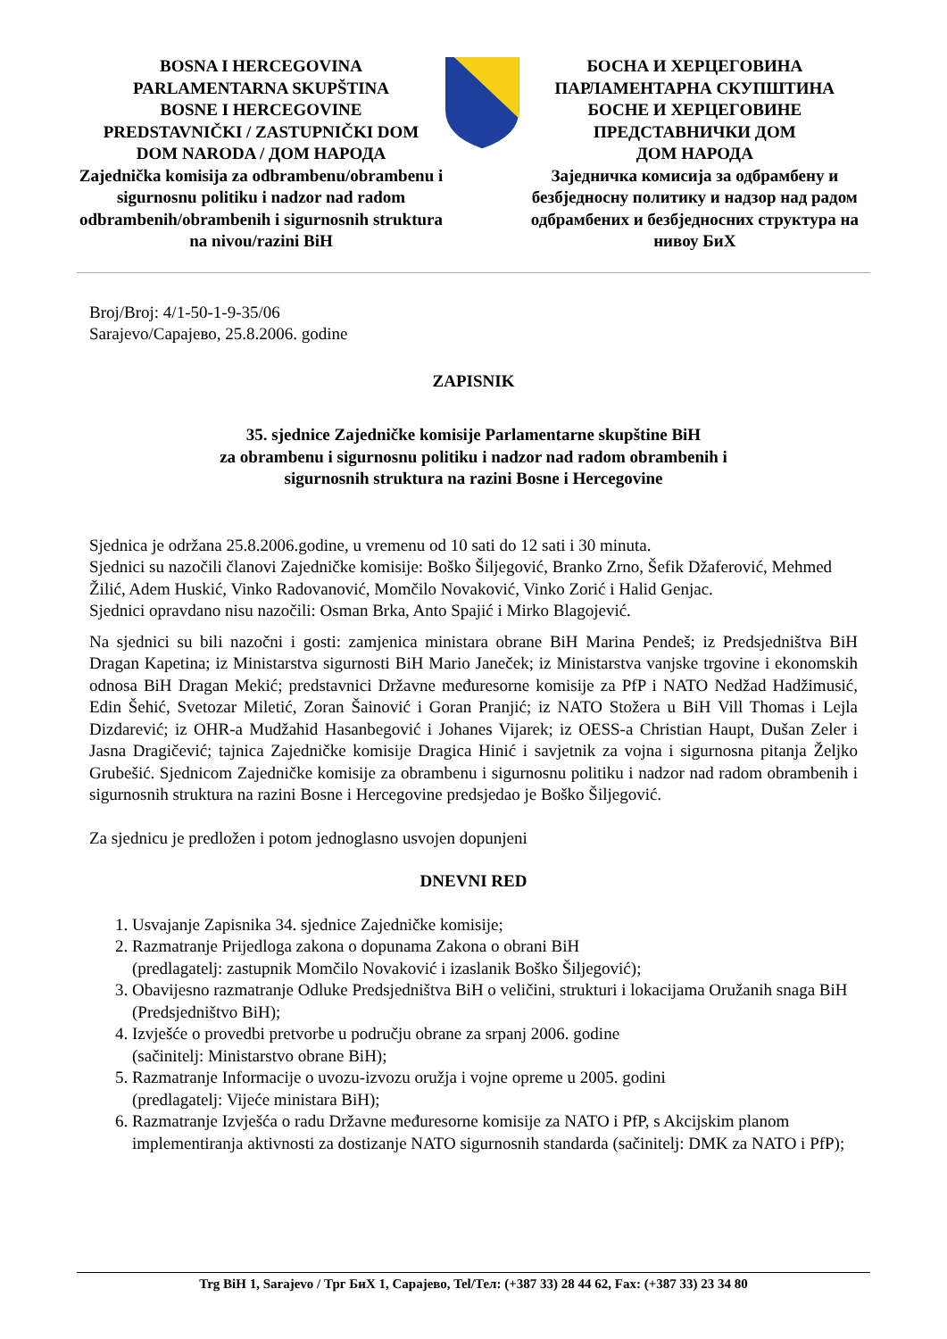BOSNA I HERCEGOVINA
PARLAMENTARNA SKUPŠTINA
BOSNE I HERCEGOVINE
PREDSTAVNIČKI / ZASTUPNIČKI DOM
DOM NARODA / ДОМ НАРОДА
Zajednička komisija za odbrambenu/obrambenu i sigurnosnu politiku i nadzor nad radom odbrambenih/obrambenih i sigurnosnih struktura na nivou/razini BiH
БОСНА И ХЕРЦЕГОВИНА
ПАРЛАМЕНТАРНА СКУПШТИНА
БОСНЕ И ХЕРЦЕГОВИНЕ
ПРЕДСТАВНИЧКИ ДОМ
ДОМ НАРОДА
Заједничка комисија за одбрамбену и безбједносну политику и надзор над радом одбрамбених и безбједносних структура на нивоу БиХ
Broj/Broj: 4/1-50-1-9-35/06
Sarajevo/Сарајево, 25.8.2006. godine
ZAPISNIK
35. sjednice Zajedničke komisije Parlamentarne skupštine BiH
za obrambenu i sigurnosnu politiku i nadzor nad radom obrambenih i
sigurnosnih struktura na razini Bosne i Hercegovine
Sjednica je održana 25.8.2006.godine, u vremenu od 10 sati do 12 sati i 30 minuta.
Sjednici su nazočili članovi Zajedničke komisije: Boško Šiljegović, Branko Zrno, Šefik Džaferović, Mehmed Žilić, Adem Huskić, Vinko Radovanović, Momčilo Novaković, Vinko Zorić i Halid Genjac.
Sjednici opravdano nisu nazočili: Osman Brka, Anto Spajić i Mirko Blagojević.
Na sjednici su bili nazočni i gosti: zamjenica ministara obrane BiH Marina Pendeš; iz Predsjedništva BiH Dragan Kapetina; iz Ministarstva sigurnosti BiH Mario Janeček; iz Ministarstva vanjske trgovine i ekonomskih odnosa BiH Dragan Mekić; predstavnici Državne međuresorne komisije za PfP i NATO Nedžad Hadžimusić, Edin Šehić, Svetozar Miletić, Zoran Šainović i Goran Pranjić; iz NATO Stožera u BiH Vill Thomas i Lejla Dizdarević; iz OHR-a Mudžahid Hasanbegović i Johanes Vijarek; iz OESS-a Christian Haupt, Dušan Zeler i Jasna Dragičević; tajnica Zajedničke komisije Dragica Hinić i savjetnik za vojna i sigurnosna pitanja Željko Grubešić. Sjednicom Zajedničke komisije za obrambenu i sigurnosnu politiku i nadzor nad radom obrambenih i sigurnosnih struktura na razini Bosne i Hercegovine predsjedao je Boško Šiljegović.
Za sjednicu je predložen i potom jednoglasno usvojen dopunjeni
DNEVNI RED
1. Usvajanje Zapisnika 34. sjednice Zajedničke komisije;
2. Razmatranje Prijedloga zakona o dopunama Zakona o obrani BiH
(predlagatelj: zastupnik Momčilo Novaković i izaslanik Boško Šiljegović);
3. Obavijesno razmatranje Odluke Predsjedništva BiH o veličini, strukturi i lokacijama Oružanih snaga BiH (Predsjedništvo BiH);
4. Izvješće o provedbi pretvorbe u području obrane za srpanj 2006. godine
(sačinitelj: Ministarstvo obrane BiH);
5. Razmatranje Informacije o uvozu-izvozu oružja i vojne opreme u 2005. godini
(predlagatelj: Vijeće ministara BiH);
6. Razmatranje Izvješća o radu Državne međuresorne komisije za NATO i PfP, s Akcijskim planom implementiranja aktivnosti za dostizanje NATO sigurnosnih standarda (sačinitelj: DMK za NATO i PfP);
Trg BiH 1, Sarajevo / Трг БиХ 1, Сарајево, Tel/Тел: (+387 33) 28 44 62, Fax: (+387 33) 23 34 80